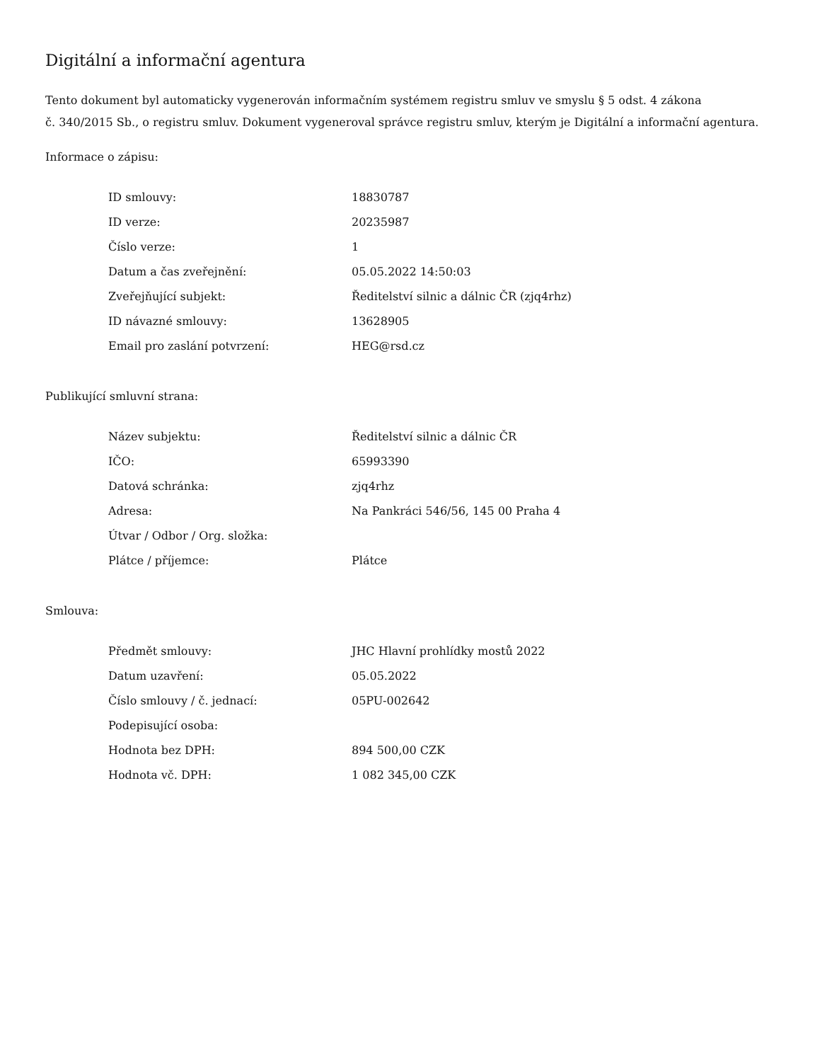Digitální a informační agentura
Tento dokument byl automaticky vygenerován informačním systémem registru smluv ve smyslu § 5 odst. 4 zákona
č. 340/2015 Sb., o registru smluv. Dokument vygeneroval správce registru smluv, kterým je Digitální a informační agentura.
Informace o zápisu:
| ID smlouvy: | 18830787 |
| ID verze: | 20235987 |
| Číslo verze: | 1 |
| Datum a čas zveřejnění: | 05.05.2022 14:50:03 |
| Zveřejňující subjekt: | Ředitelství silnic a dálnic ČR (zjq4rhz) |
| ID návazné smlouvy: | 13628905 |
| Email pro zaslání potvrzení: | HEG@rsd.cz |
Publikující smluvní strana:
| Název subjektu: | Ředitelství silnic a dálnic ČR |
| IČO: | 65993390 |
| Datová schránka: | zjq4rhz |
| Adresa: | Na Pankráci 546/56, 145 00 Praha 4 |
| Útvar / Odbor / Org. složka: | |
| Plátce / příjemce: | Plátce |
Smlouva:
| Předmět smlouvy: | JHC Hlavní prohlídky mostů 2022 |
| Datum uzavření: | 05.05.2022 |
| Číslo smlouvy / č. jednací: | 05PU-002642 |
| Podepisující osoba: | |
| Hodnota bez DPH: | 894 500,00 CZK |
| Hodnota vč. DPH: | 1 082 345,00 CZK |